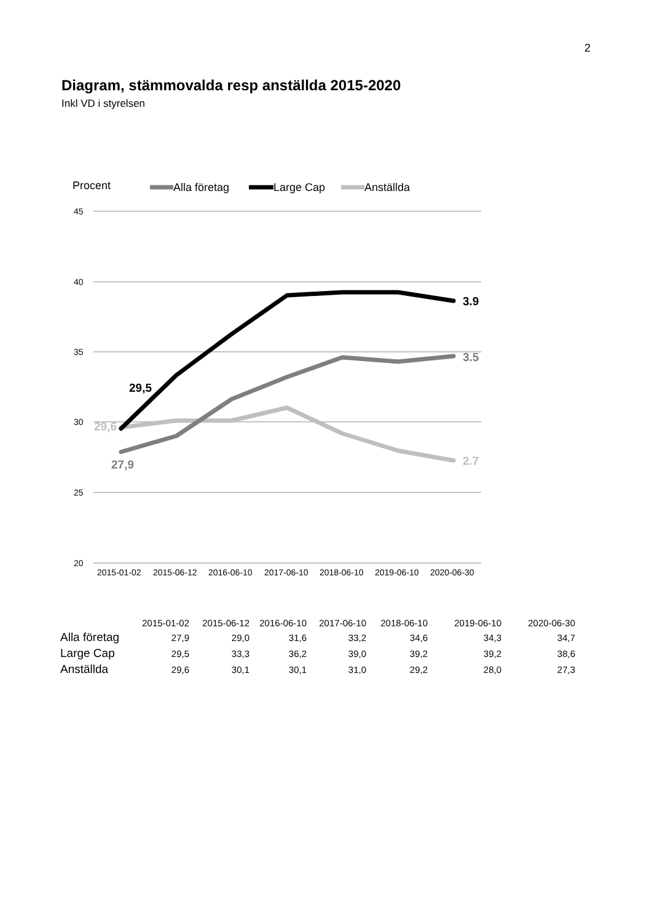2
Diagram, stämmovalda resp anställda 2015-2020
Inkl VD i styrelsen
45
40
35
30
25
20
2015-01-02
2015-06-12
2016-06-10
2017-06-10
2018-06-10
2019-06-10
2020-06-30
Procent
Alla företag
Large Cap
Anställda
29,5
29,6
27,9
3.9
3.5
2.7
| | 2015-01-02 | 2015-06-12 | 2016-06-10 | 2017-06-10 | 2018-06-10 | 2019-06-10 | 2020-06-30 |
| Alla företag | 27,9 | 29,0 | 31,6 | 33,2 | 34,6 | 34,3 | 34,7 |
| Large Cap | 29,5 | 33,3 | 36,2 | 39,0 | 39,2 | 39,2 | 38,6 |
| Anställda | 29,6 | 30,1 | 30,1 | 31,0 | 29,2 | 28,0 | 27,3 |